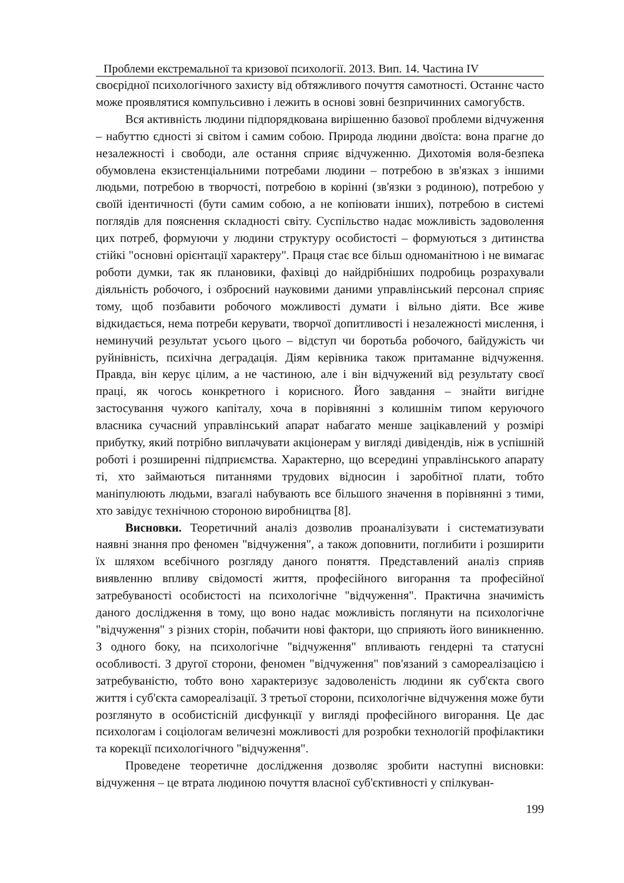Проблеми екстремальної та кризової психології. 2013. Вип. 14. Частина IV
своєрідної психологічного захисту від обтяжливого почуття самотності. Останнє часто може проявлятися компульсивно і лежить в основі зовні безпричинних самогубств.
Вся активність людини підпорядкована вирішенню базової проблеми відчуження – набуттю єдності зі світом і самим собою. Природа людини двоїста: вона прагне до незалежності і свободи, але остання сприяє відчуженню. Дихотомія воля-безпека обумовлена екзистенціальними потребами людини – потребою в зв'язках з іншими людьми, потребою в творчості, потребою в корінні (зв'язки з родиною), потребою у своїй ідентичності (бути самим собою, а не копіювати інших), потребою в системі поглядів для пояснення складності світу. Суспільство надає можливість задоволення цих потреб, формуючи у людини структуру особистості – формуються з дитинства стійкі "основні орієнтації характеру". Праця стає все більш одноманітною і не вимагає роботи думки, так як плановики, фахівці до найдрібніших подробиць розрахували діяльність робочого, і озброєний науковими даними управлінський персонал сприяє тому, щоб позбавити робочого можливості думати і вільно діяти. Все живе відкидається, нема потреби керувати, творчої допитливості і незалежності мислення, і неминучий результат усього цього – відступ чи боротьба робочого, байдужість чи руйнівність, психічна деградація. Діям керівника також притаманне відчуження. Правда, він керує цілим, а не частиною, але і він відчужений від результату своєї праці, як чогось конкретного і корисного. Його завдання – знайти вигідне застосування чужого капіталу, хоча в порівнянні з колишнім типом керуючого власника сучасний управлінський апарат набагато менше зацікавлений у розмірі прибутку, який потрібно виплачувати акціонерам у вигляді дивідендів, ніж в успішній роботі і розширенні підприємства. Характерно, що всередині управлінського апарату ті, хто займаються питаннями трудових відносин і заробітної плати, тобто маніпулюють людьми, взагалі набувають все більшого значення в порівнянні з тими, хто завідує технічною стороною виробництва [8].
Висновки. Теоретичний аналіз дозволив проаналізувати і систематизувати наявні знання про феномен "відчуження", а також доповнити, поглибити і розширити їх шляхом всебічного розгляду даного поняття. Представлений аналіз сприяв виявленню впливу свідомості життя, професійного вигорання та професійної затребуваності особистості на психологічне "відчуження". Практична значимість даного дослідження в тому, що воно надає можливість поглянути на психологічне "відчуження" з різних сторін, побачити нові фактори, що сприяють його виникненню. З одного боку, на психологічне "відчуження" впливають гендерні та статусні особливості. З другої сторони, феномен "відчуження" пов'язаний з самореалізацією і затребуваністю, тобто воно характеризує задоволеність людини як суб'єкта свого життя і суб'єкта самореалізації. З третьої сторони, психологічне відчуження може бути розглянуто в особистісній дисфункції у вигляді професійного вигорання. Це дає психологам і соціологам величезні можливості для розробки технологій профілактики та корекції психологічного "відчуження".
Проведене теоретичне дослідження дозволяє зробити наступні висновки: відчуження – це втрата людиною почуття власної суб'єктивності у спілкуван-
199